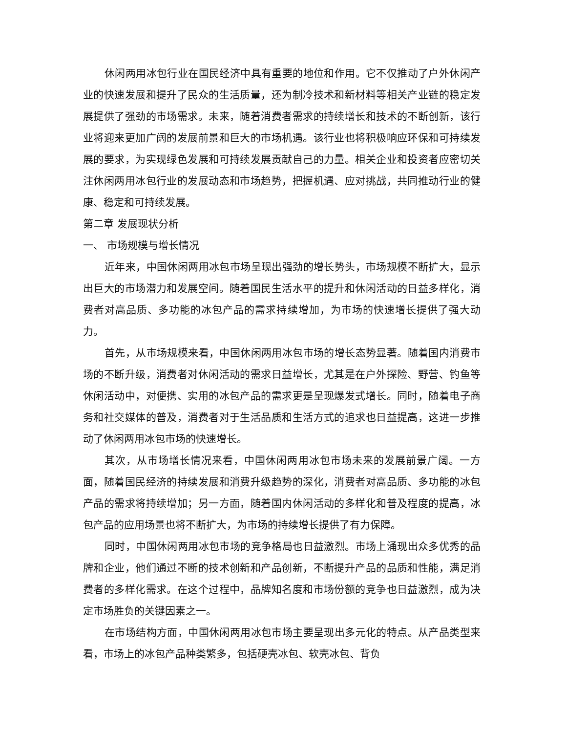休闲两用冰包行业在国民经济中具有重要的地位和作用。它不仅推动了户外休闲产业的快速发展和提升了民众的生活质量，还为制冷技术和新材料等相关产业链的稳定发展提供了强劲的市场需求。未来，随着消费者需求的持续增长和技术的不断创新，该行业将迎来更加广阔的发展前景和巨大的市场机遇。该行业也将积极响应环保和可持续发展的要求，为实现绿色发展和可持续发展贡献自己的力量。相关企业和投资者应密切关注休闲两用冰包行业的发展动态和市场趋势，把握机遇、应对挑战，共同推动行业的健康、稳定和可持续发展。
第二章 发展现状分析
一、 市场规模与增长情况
近年来，中国休闲两用冰包市场呈现出强劲的增长势头，市场规模不断扩大，显示出巨大的市场潜力和发展空间。随着国民生活水平的提升和休闲活动的日益多样化，消费者对高品质、多功能的冰包产品的需求持续增加，为市场的快速增长提供了强大动力。
首先，从市场规模来看，中国休闲两用冰包市场的增长态势显著。随着国内消费市场的不断升级，消费者对休闲活动的需求日益增长，尤其是在户外探险、野营、钓鱼等休闲活动中，对便携、实用的冰包产品的需求更是呈现爆发式增长。同时，随着电子商务和社交媒体的普及，消费者对于生活品质和生活方式的追求也日益提高，这进一步推动了休闲两用冰包市场的快速增长。
其次，从市场增长情况来看，中国休闲两用冰包市场未来的发展前景广阔。一方面，随着国民经济的持续发展和消费升级趋势的深化，消费者对高品质、多功能的冰包产品的需求将持续增加；另一方面，随着国内休闲活动的多样化和普及程度的提高，冰包产品的应用场景也将不断扩大，为市场的持续增长提供了有力保障。
同时，中国休闲两用冰包市场的竞争格局也日益激烈。市场上涌现出众多优秀的品牌和企业，他们通过不断的技术创新和产品创新，不断提升产品的品质和性能，满足消费者的多样化需求。在这个过程中，品牌知名度和市场份额的竞争也日益激烈，成为决定市场胜负的关键因素之一。
在市场结构方面，中国休闲两用冰包市场主要呈现出多元化的特点。从产品类型来看，市场上的冰包产品种类繁多，包括硬壳冰包、软壳冰包、背负